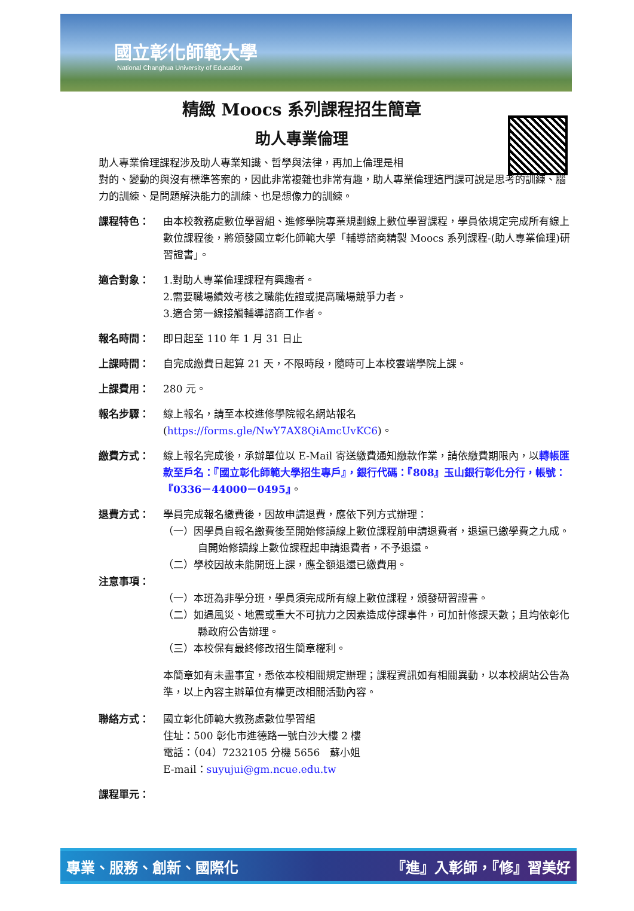國立彰化師範大學
National Changhua University of Education
精緻 Moocs 系列課程招生簡章
助人專業倫理
助人專業倫理課程涉及助人專業知識、哲學與法律，再加上倫理是相
對的、變動的與沒有標準答案的，因此非常複雜也非常有趣，助人專業倫理這門課可說是思考的訓練、腦力的訓練、是問題解決能力的訓練、也是想像力的訓練。
課程特色： 由本校教務處數位學習組、進修學院專業規劃線上數位學習課程，學員依規定完成所有線上數位課程後，將頒發國立彰化師範大學「輔導諮商精製 Moocs 系列課程-(助人專業倫理)研習證書」。
適合對象： 1.對助人專業倫理課程有興趣者。
2.需要職場績效考核之職能佐證或提高職場競爭力者。
3.適合第一線接觸輔導諮商工作者。
報名時間： 即日起至 110 年 1 月 31 日止
上課時間： 自完成繳費日起算 21 天，不限時段，隨時可上本校雲端學院上課。
上課費用： 280 元。
報名步驟： 線上報名，請至本校進修學院報名網站報名(https://forms.gle/NwY7AX8QiAmcUvKC6)。
繳費方式： 線上報名完成後，承辦單位以 E-Mail 寄送繳費通知繳款作業，請依繳費期限內，以轉帳匯款至戶名：『國立彰化師範大學招生專戶』，銀行代碼：『808』玉山銀行彰化分行，帳號：『0336－44000－0495』。
退費方式： 學員完成報名繳費後，因故申請退費，應依下列方式辦理：
（一）因學員自報名繳費後至開始修讀線上數位課程前申請退費者，退還已繳學費之九成。自開始修讀線上數位課程起申請退費者，不予退還。
（二）學校因故未能開班上課，應全額退還已繳費用。
注意事項：
（一）本班為非學分班，學員須完成所有線上數位課程，頒發研習證書。
（二）如遇風災、地震或重大不可抗力之因素造成停課事件，可加計修課天數；且均依彰化縣政府公告辦理。
（三）本校保有最終修改招生簡章權利。
本簡章如有未盡事宜，悉依本校相關規定辦理；課程資訊如有相關異動，以本校網站公告為準，以上內容主辦單位有權更改相關活動內容。
聯絡方式： 國立彰化師範大教務處數位學習組
住址：500 彰化市進德路一號白沙大樓 2 樓
電話：（04）7232105 分機 5656　蘇小姐
E-mail：suyujui@gm.ncue.edu.tw
課程單元：
專業、服務、創新、國際化 『進』入彰師，『修』習美好